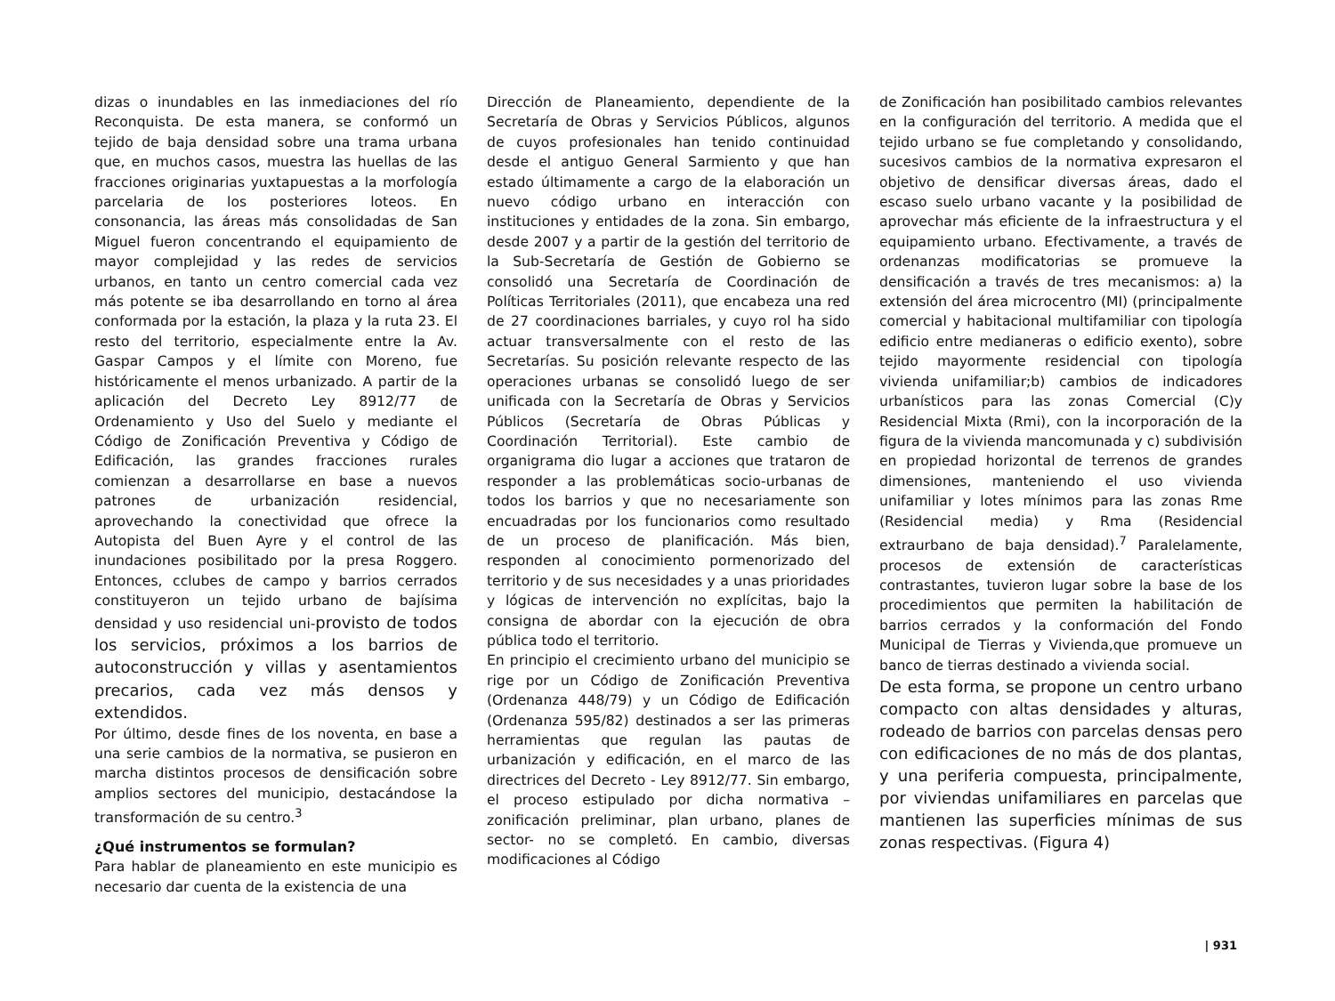dizas o inundables en las inmediaciones del río Reconquista. De esta manera, se conformó un tejido de baja densidad sobre una trama urbana que, en muchos casos, muestra las huellas de las fracciones originarias yuxtapuestas a la morfología parcelaria de los posteriores loteos. En consonancia, las áreas más consolidadas de San Miguel fueron concentrando el equipamiento de mayor complejidad y las redes de servicios urbanos, en tanto un centro comercial cada vez más potente se iba desarrollando en torno al área conformada por la estación, la plaza y la ruta 23. El resto del territorio, especialmente entre la Av. Gaspar Campos y el límite con Moreno, fue históricamente el menos urbanizado. A partir de la aplicación del Decreto Ley 8912/77 de Ordenamiento y Uso del Suelo y mediante el Código de Zonificación Preventiva y Código de Edificación, las grandes fracciones rurales comienzan a desarrollarse en base a nuevos patrones de urbanización residencial, aprovechando la conectividad que ofrece la Autopista del Buen Ayre y el control de las inundaciones posibilitado por la presa Roggero. Entonces, cclubes de campo y barrios cerrados constituyeron un tejido urbano de bajísima densidad y uso residencial uni-provisto de todos los servicios, próximos a los barrios de autoconstrucción y villas y asentamientos precarios, cada vez más densos y extendidos.
Por último, desde fines de los noventa, en base a una serie cambios de la normativa, se pusieron en marcha distintos procesos de densificación sobre amplios sectores del municipio, destacándose la transformación de su centro.<sup>3</sup>
¿Qué instrumentos se formulan?
Para hablar de planeamiento en este municipio es necesario dar cuenta de la existencia de una
Dirección de Planeamiento, dependiente de la Secretaría de Obras y Servicios Públicos, algunos de cuyos profesionales han tenido continuidad desde el antiguo General Sarmiento y que han estado últimamente a cargo de la elaboración un nuevo código urbano en interacción con instituciones y entidades de la zona. Sin embargo, desde 2007 y a partir de la gestión del territorio de la Sub-Secretaría de Gestión de Gobierno se consolidó una Secretaría de Coordinación de Políticas Territoriales (2011), que encabeza una red de 27 coordinaciones barriales, y cuyo rol ha sido actuar transversalmente con el resto de las Secretarías. Su posición relevante respecto de las operaciones urbanas se consolidó luego de ser unificada con la Secretaría de Obras y Servicios Públicos (Secretaría de Obras Públicas y Coordinación Territorial). Este cambio de organigrama dio lugar a acciones que trataron de responder a las problemáticas socio-urbanas de todos los barrios y que no necesariamente son encuadradas por los funcionarios como resultado de un proceso de planificación. Más bien, responden al conocimiento pormenorizado del territorio y de sus necesidades y a unas prioridades y lógicas de intervención no explícitas, bajo la consigna de abordar con la ejecución de obra pública todo el territorio.
En principio el crecimiento urbano del municipio se rige por un Código de Zonificación Preventiva (Ordenanza 448/79) y un Código de Edificación (Ordenanza 595/82) destinados a ser las primeras herramientas que regulan las pautas de urbanización y edificación, en el marco de las directrices del Decreto - Ley 8912/77. Sin embargo, el proceso estipulado por dicha normativa –zonificación preliminar, plan urbano, planes de sector- no se completó. En cambio, diversas modificaciones al Código
de Zonificación han posibilitado cambios relevantes en la configuración del territorio. A medida que el tejido urbano se fue completando y consolidando, sucesivos cambios de la normativa expresaron el objetivo de densificar diversas áreas, dado el escaso suelo urbano vacante y la posibilidad de aprovechar más eficiente de la infraestructura y el equipamiento urbano. Efectivamente, a través de ordenanzas modificatorias se promueve la densificación a través de tres mecanismos: a) la extensión del área microcentro (MI) (principalmente comercial y habitacional multifamiliar con tipología edificio entre medianeras o edificio exento), sobre tejido mayormente residencial con tipología vivienda unifamiliar;b) cambios de indicadores urbanísticos para las zonas Comercial (C)y Residencial Mixta (Rmi), con la incorporación de la figura de la vivienda mancomunada y c) subdivisión en propiedad horizontal de terrenos de grandes dimensiones, manteniendo el uso vivienda unifamiliar y lotes mínimos para las zonas Rme (Residencial media) y Rma (Residencial extraurbano de baja densidad).<sup>7</sup> Paralelamente, procesos de extensión de características contrastantes, tuvieron lugar sobre la base de los procedimientos que permiten la habilitación de barrios cerrados y la conformación del Fondo Municipal de Tierras y Vivienda,que promueve un banco de tierras destinado a vivienda social.
De esta forma, se propone un centro urbano compacto con altas densidades y alturas, rodeado de barrios con parcelas densas pero con edificaciones de no más de dos plantas, y una periferia compuesta, principalmente, por viviendas unifamiliares en parcelas que mantienen las superficies mínimas de sus zonas respectivas. (Figura 4)
| 931